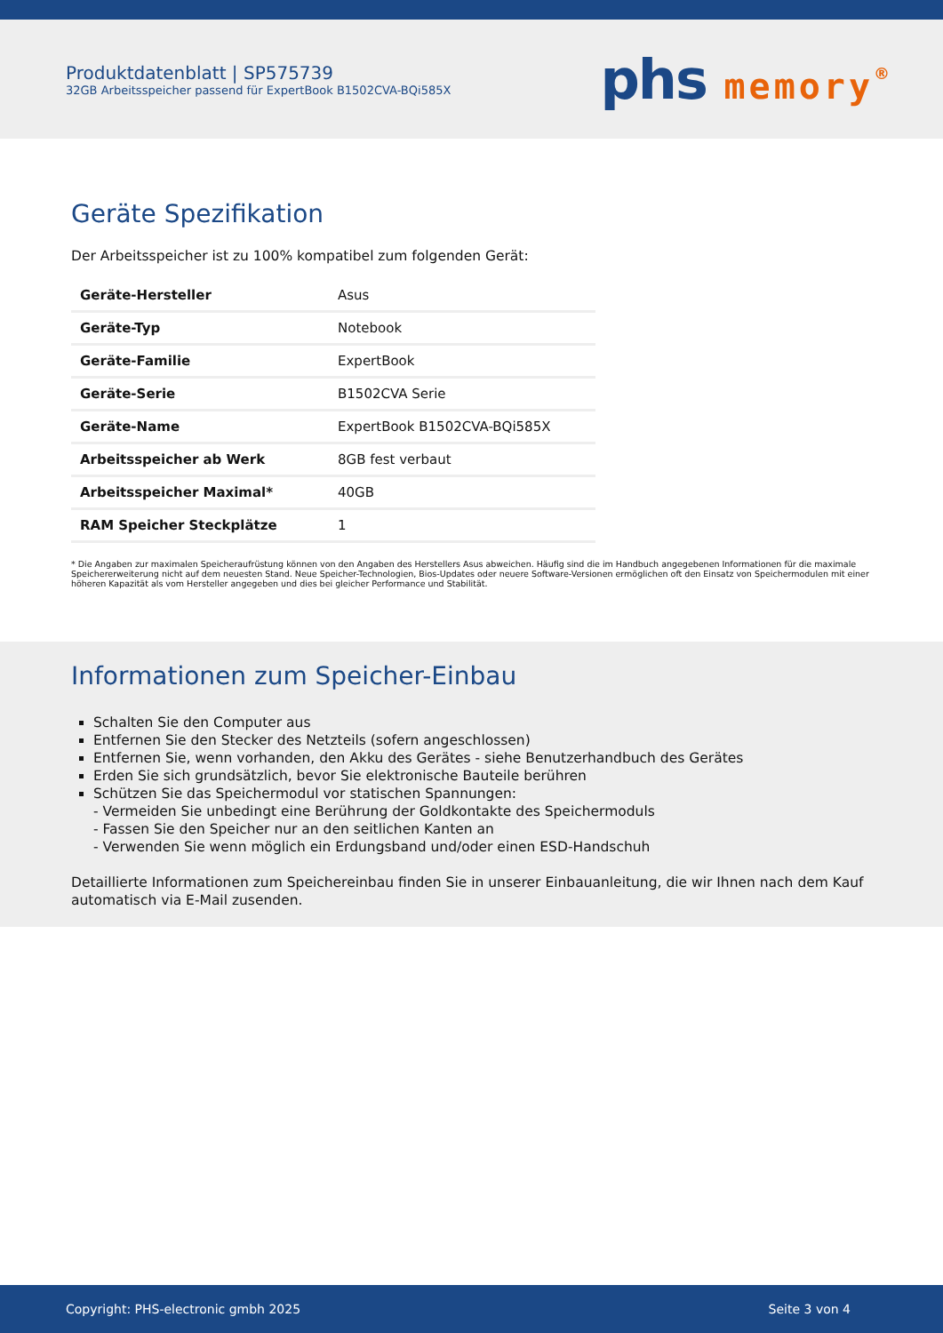Produktdatenblatt | SP575739
32GB Arbeitsspeicher passend für ExpertBook B1502CVA-BQi585X
phs memory<sup>®</sup>
Geräte Spezifikation
Der Arbeitsspeicher ist zu 100% kompatibel zum folgenden Gerät:
| Geräte-Hersteller | Asus |
| Geräte-Typ | Notebook |
| Geräte-Familie | ExpertBook |
| Geräte-Serie | B1502CVA Serie |
| Geräte-Name | ExpertBook B1502CVA-BQi585X |
| Arbeitsspeicher ab Werk | 8GB fest verbaut |
| Arbeitsspeicher Maximal* | 40GB |
| RAM Speicher Steckplätze | 1 |
* Die Angaben zur maximalen Speicheraufrüstung können von den Angaben des Herstellers Asus abweichen. Häufig sind die im Handbuch angegebenen Informationen für die maximale Speichererweiterung nicht auf dem neuesten Stand. Neue Speicher-Technologien, Bios-Updates oder neuere Software-Versionen ermöglichen oft den Einsatz von Speichermodulen mit einer höheren Kapazität als vom Hersteller angegeben und dies bei gleicher Performance und Stabilität.
Informationen zum Speicher-Einbau
Schalten Sie den Computer aus
Entfernen Sie den Stecker des Netzteils (sofern angeschlossen)
Entfernen Sie, wenn vorhanden, den Akku des Gerätes - siehe Benutzerhandbuch des Gerätes
Erden Sie sich grundsätzlich, bevor Sie elektronische Bauteile berühren
Schützen Sie das Speichermodul vor statischen Spannungen:
- Vermeiden Sie unbedingt eine Berührung der Goldkontakte des Speichermoduls
- Fassen Sie den Speicher nur an den seitlichen Kanten an
- Verwenden Sie wenn möglich ein Erdungsband und/oder einen ESD-Handschuh
Detaillierte Informationen zum Speichereinbau finden Sie in unserer Einbauanleitung, die wir Ihnen nach dem Kauf automatisch via E-Mail zusenden.
Copyright: PHS-electronic gmbh 2025 Seite 3 von 4